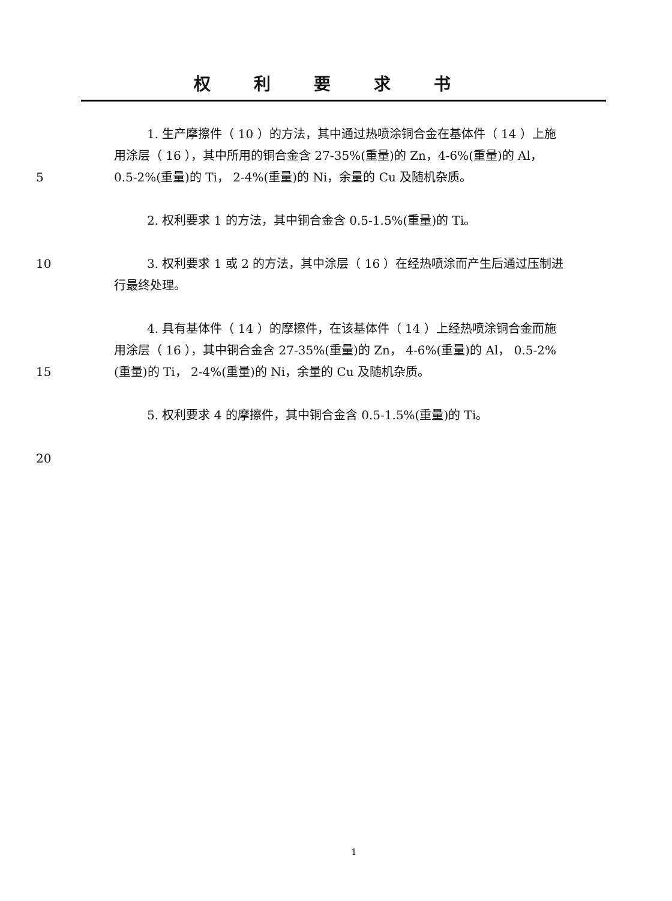权利要求书
5 1. 生产摩擦件（ 10 ）的方法，其中通过热喷涂铜合金在基体件（ 14 ）上施用涂层（ 16 ），其中所用的铜合金含 27-35%(重量)的 Zn，4-6%(重量)的 Al， 0.5-2%(重量)的 Ti， 2-4%(重量)的 Ni，余量的 Cu 及随机杂质。
2. 权利要求 1 的方法，其中铜合金含 0.5-1.5%(重量)的 Ti。
10 3. 权利要求 1 或 2 的方法，其中涂层（ 16 ）在经热喷涂而产生后通过压制进行最终处理。
15 4. 具有基体件（ 14 ）的摩擦件，在该基体件（ 14 ）上经热喷涂铜合金而施用涂层（ 16 ），其中铜合金含 27-35%(重量)的 Zn， 4-6%(重量)的 Al， 0.5-2%(重量)的 Ti， 2-4%(重量)的 Ni，余量的 Cu 及随机杂质。
5. 权利要求 4 的摩擦件，其中铜合金含 0.5-1.5%(重量)的 Ti。
20
1